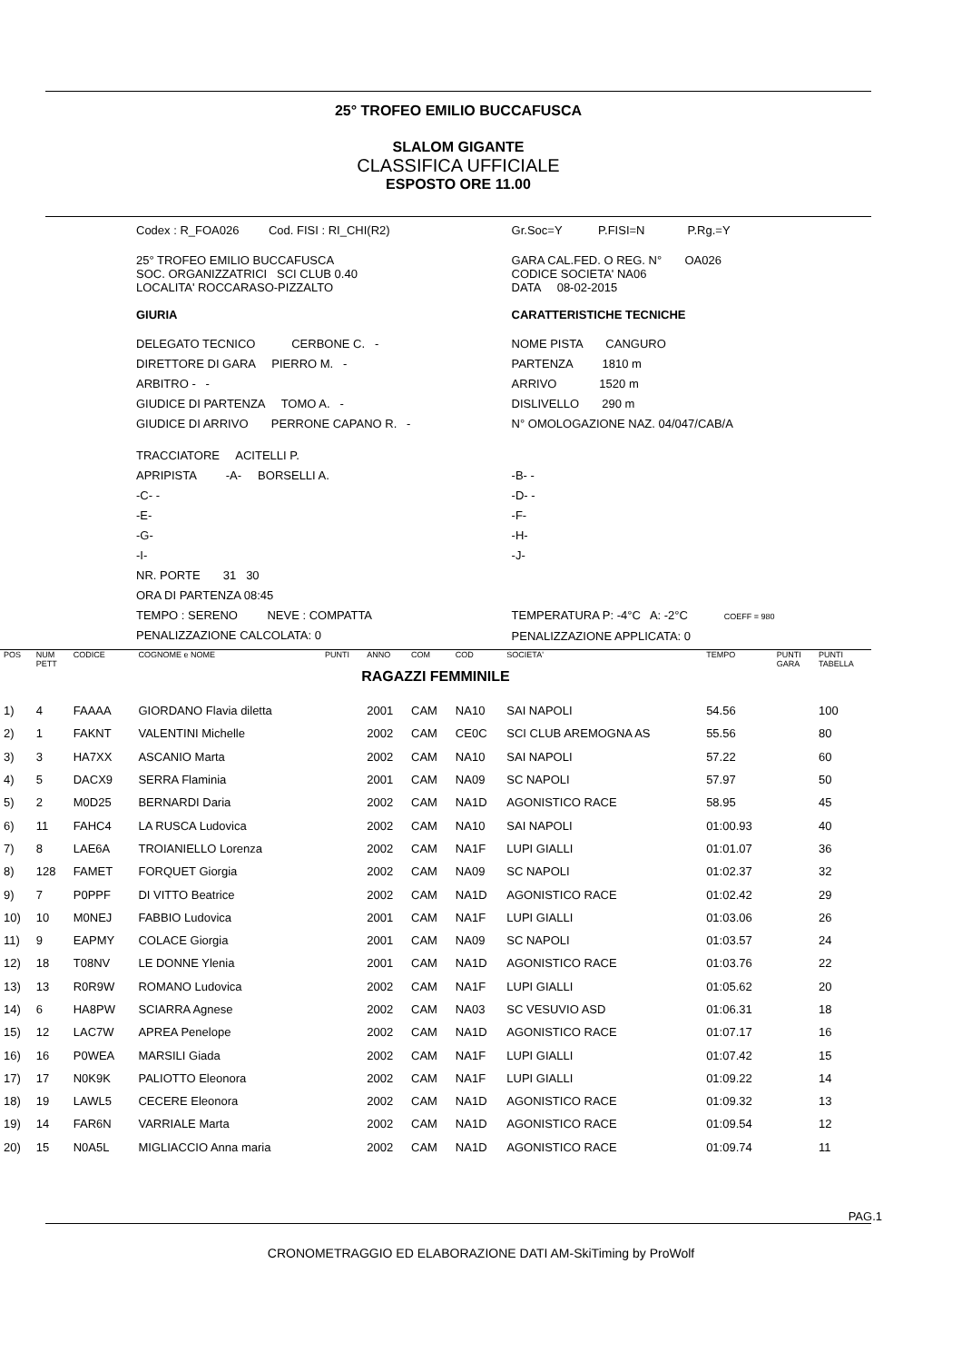25° TROFEO EMILIO BUCCAFUSCA
SLALOM GIGANTE
CLASSIFICA UFFICIALE
ESPOSTO ORE 11.00
| Codex : R_FOA026 Cod. FISI : RI_CHI(R2) | Gr.Soc=Y P.FISI=N P.Rg.=Y |
| 25° TROFEO EMILIO BUCCAFUSCA SOC. ORGANIZZATRICI SCI CLUB 0.40 LOCALITA' ROCCARASO-PIZZALTO | GARA CAL.FED. O REG. N° OA026 CODICE SOCIETA' NA06 DATA 08-02-2015 |
| GIURIA | CARATTERISTICHE TECNICHE |
| DELEGATO TECNICO CERBONE C. - DIRETTORE DI GARA PIERRO M. - ARBITRO - - GIUDICE DI PARTENZA TOMO A. - GIUDICE DI ARRIVO PERRONE CAPANO R. - | NOME PISTA CANGURO PARTENZA 1810 m ARRIVO 1520 m DISLIVELLO 290 m N° OMOLOGAZIONE NAZ. 04/047/CAB/A |
| TRACCIATORE ACITELLI P. APRIPISTA -A- BORSELLI A. -C- - -E- -G- -I- NR. PORTE 31 30 ORA DI PARTENZA 08:45 TEMPO : SERENO NEVE : COMPATTA PENALIZZAZIONE CALCOLATA: 0 | -B- - -D- - -F- -H- -J- TEMPERATURA P: -4°C A: -2°C COEFF = 980 PENALIZZAZIONE APPLICATA: 0 |
| POS | NUM PETT | CODICE | COGNOME e NOME | PUNTI | ANNO | COM | COD | SOCIETA' | TEMPO | PUNTI GARA | PUNTI TABELLA |
| --- | --- | --- | --- | --- | --- | --- | --- | --- | --- | --- | --- |
| RAGAZZI FEMMINILE | | | | | | | | | | | |
| 1) | 4 | FAAAA | GIORDANO Flavia diletta | | 2001 | CAM | NA10 | SAI NAPOLI | 54.56 | | 100 |
| 2) | 1 | FAKNT | VALENTINI Michelle | | 2002 | CAM | CE0C | SCI CLUB AREMOGNA AS | 55.56 | | 80 |
| 3) | 3 | HA7XX | ASCANIO Marta | | 2002 | CAM | NA10 | SAI NAPOLI | 57.22 | | 60 |
| 4) | 5 | DACX9 | SERRA Flaminia | | 2001 | CAM | NA09 | SC NAPOLI | 57.97 | | 50 |
| 5) | 2 | M0D25 | BERNARDI Daria | | 2002 | CAM | NA1D | AGONISTICO RACE | 58.95 | | 45 |
| 6) | 11 | FAHC4 | LA RUSCA Ludovica | | 2002 | CAM | NA10 | SAI NAPOLI | 01:00.93 | | 40 |
| 7) | 8 | LAE6A | TROIANIELLO Lorenza | | 2002 | CAM | NA1F | LUPI GIALLI | 01:01.07 | | 36 |
| 8) | 128 | FAMET | FORQUET Giorgia | | 2002 | CAM | NA09 | SC NAPOLI | 01:02.37 | | 32 |
| 9) | 7 | P0PPF | DI VITTO Beatrice | | 2002 | CAM | NA1D | AGONISTICO RACE | 01:02.42 | | 29 |
| 10) | 10 | M0NEJ | FABBIO Ludovica | | 2001 | CAM | NA1F | LUPI GIALLI | 01:03.06 | | 26 |
| 11) | 9 | EAPMY | COLACE Giorgia | | 2001 | CAM | NA09 | SC NAPOLI | 01:03.57 | | 24 |
| 12) | 18 | T08NV | LE DONNE Ylenia | | 2001 | CAM | NA1D | AGONISTICO RACE | 01:03.76 | | 22 |
| 13) | 13 | R0R9W | ROMANO Ludovica | | 2002 | CAM | NA1F | LUPI GIALLI | 01:05.62 | | 20 |
| 14) | 6 | HA8PW | SCIARRA Agnese | | 2002 | CAM | NA03 | SC VESUVIO ASD | 01:06.31 | | 18 |
| 15) | 12 | LAC7W | APREA Penelope | | 2002 | CAM | NA1D | AGONISTICO RACE | 01:07.17 | | 16 |
| 16) | 16 | P0WEA | MARSILI Giada | | 2002 | CAM | NA1F | LUPI GIALLI | 01:07.42 | | 15 |
| 17) | 17 | N0K9K | PALIOTTO Eleonora | | 2002 | CAM | NA1F | LUPI GIALLI | 01:09.22 | | 14 |
| 18) | 19 | LAWL5 | CECERE Eleonora | | 2002 | CAM | NA1D | AGONISTICO RACE | 01:09.32 | | 13 |
| 19) | 14 | FAR6N | VARRIALE Marta | | 2002 | CAM | NA1D | AGONISTICO RACE | 01:09.54 | | 12 |
| 20) | 15 | N0A5L | MIGLIACCIO Anna maria | | 2002 | CAM | NA1D | AGONISTICO RACE | 01:09.74 | | 11 |
PAG.1
CRONOMETRAGGIO ED ELABORAZIONE DATI AM-SkiTiming by ProWolf